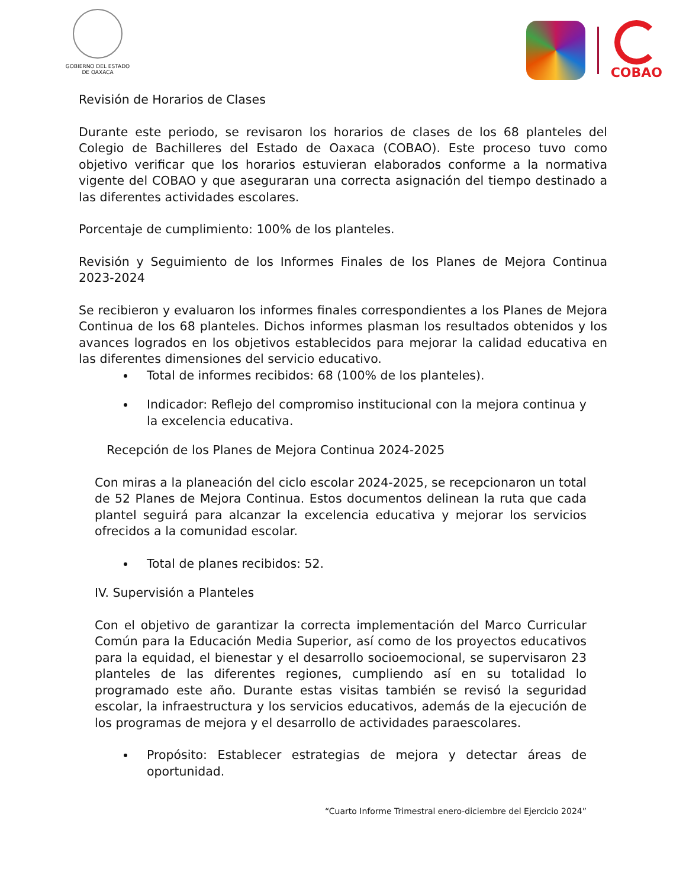GOBIERNO DEL ESTADO
DE OAXACA
COBAO
Revisión de Horarios de Clases
Durante este periodo, se revisaron los horarios de clases de los 68 planteles del Colegio de Bachilleres del Estado de Oaxaca (COBAO). Este proceso tuvo como objetivo verificar que los horarios estuvieran elaborados conforme a la normativa vigente del COBAO y que aseguraran una correcta asignación del tiempo destinado a las diferentes actividades escolares.
Porcentaje de cumplimiento: 100% de los planteles.
Revisión y Seguimiento de los Informes Finales de los Planes de Mejora Continua 2023-2024
Se recibieron y evaluaron los informes finales correspondientes a los Planes de Mejora Continua de los 68 planteles. Dichos informes plasman los resultados obtenidos y los avances logrados en los objetivos establecidos para mejorar la calidad educativa en las diferentes dimensiones del servicio educativo.
Total de informes recibidos: 68 (100% de los planteles).
Indicador: Reflejo del compromiso institucional con la mejora continua y la excelencia educativa.
Recepción de los Planes de Mejora Continua 2024-2025
Con miras a la planeación del ciclo escolar 2024-2025, se recepcionaron un total de 52 Planes de Mejora Continua. Estos documentos delinean la ruta que cada plantel seguirá para alcanzar la excelencia educativa y mejorar los servicios ofrecidos a la comunidad escolar.
Total de planes recibidos: 52.
IV. Supervisión a Planteles
Con el objetivo de garantizar la correcta implementación del Marco Curricular Común para la Educación Media Superior, así como de los proyectos educativos para la equidad, el bienestar y el desarrollo socioemocional, se supervisaron 23 planteles de las diferentes regiones, cumpliendo así en su totalidad lo programado este año. Durante estas visitas también se revisó la seguridad escolar, la infraestructura y los servicios educativos, además de la ejecución de los programas de mejora y el desarrollo de actividades paraescolares.
Propósito: Establecer estrategias de mejora y detectar áreas de oportunidad.
“Cuarto Informe Trimestral enero-diciembre del Ejercicio 2024”